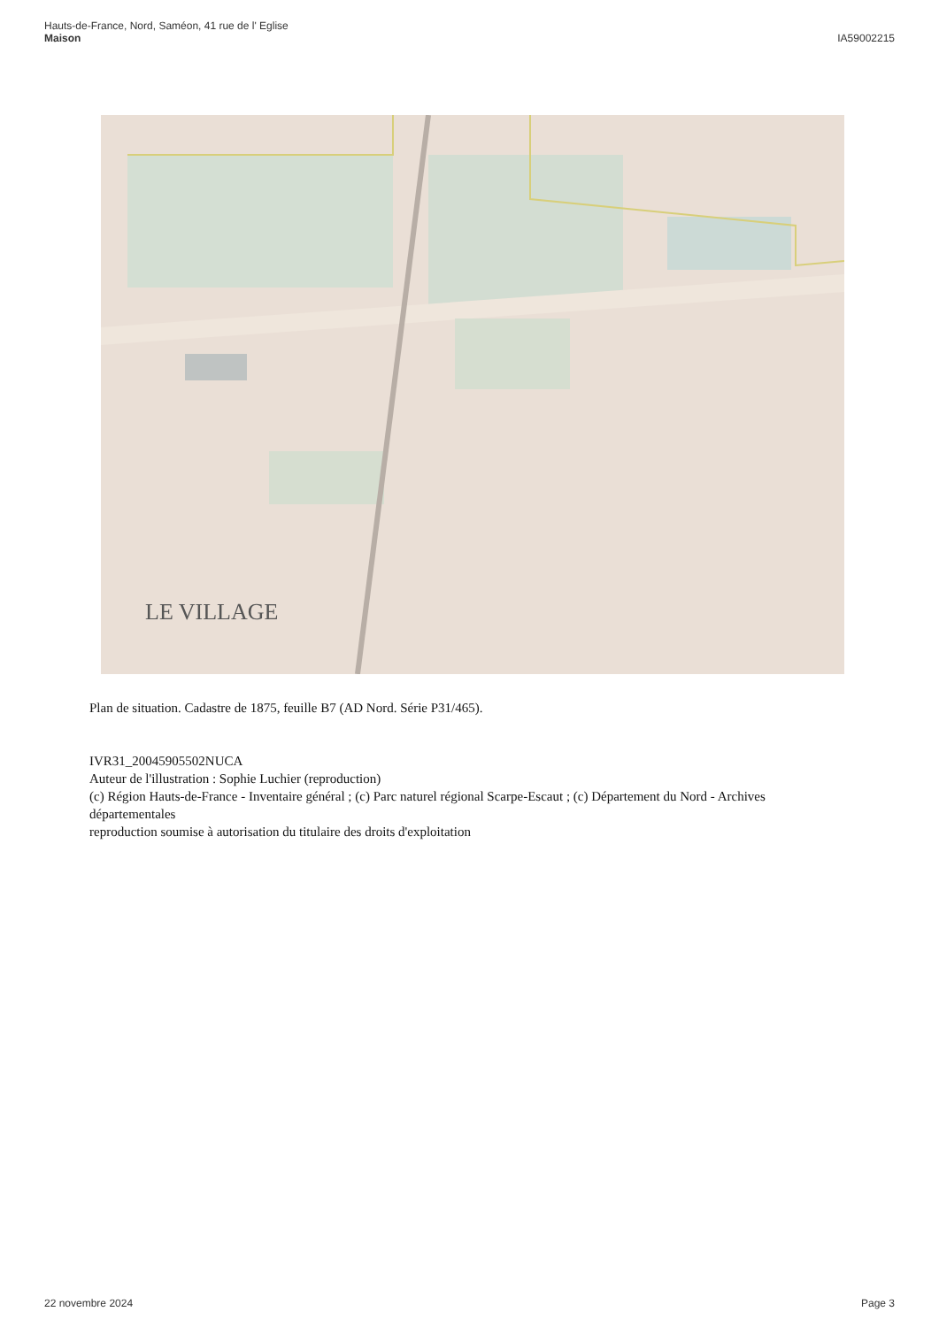Hauts-de-France, Nord, Saméon, 41 rue de l' Eglise
Maison
IA59002215
LE VILLAGE
Plan de situation. Cadastre de 1875, feuille B7 (AD Nord. Série P31/465).
IVR31_20045905502NUCA
Auteur de l'illustration : Sophie Luchier (reproduction)
(c) Région Hauts-de-France - Inventaire général ; (c) Parc naturel régional Scarpe-Escaut ; (c) Département du Nord - Archives départementales
reproduction soumise à autorisation du titulaire des droits d'exploitation
22 novembre 2024 Page 3